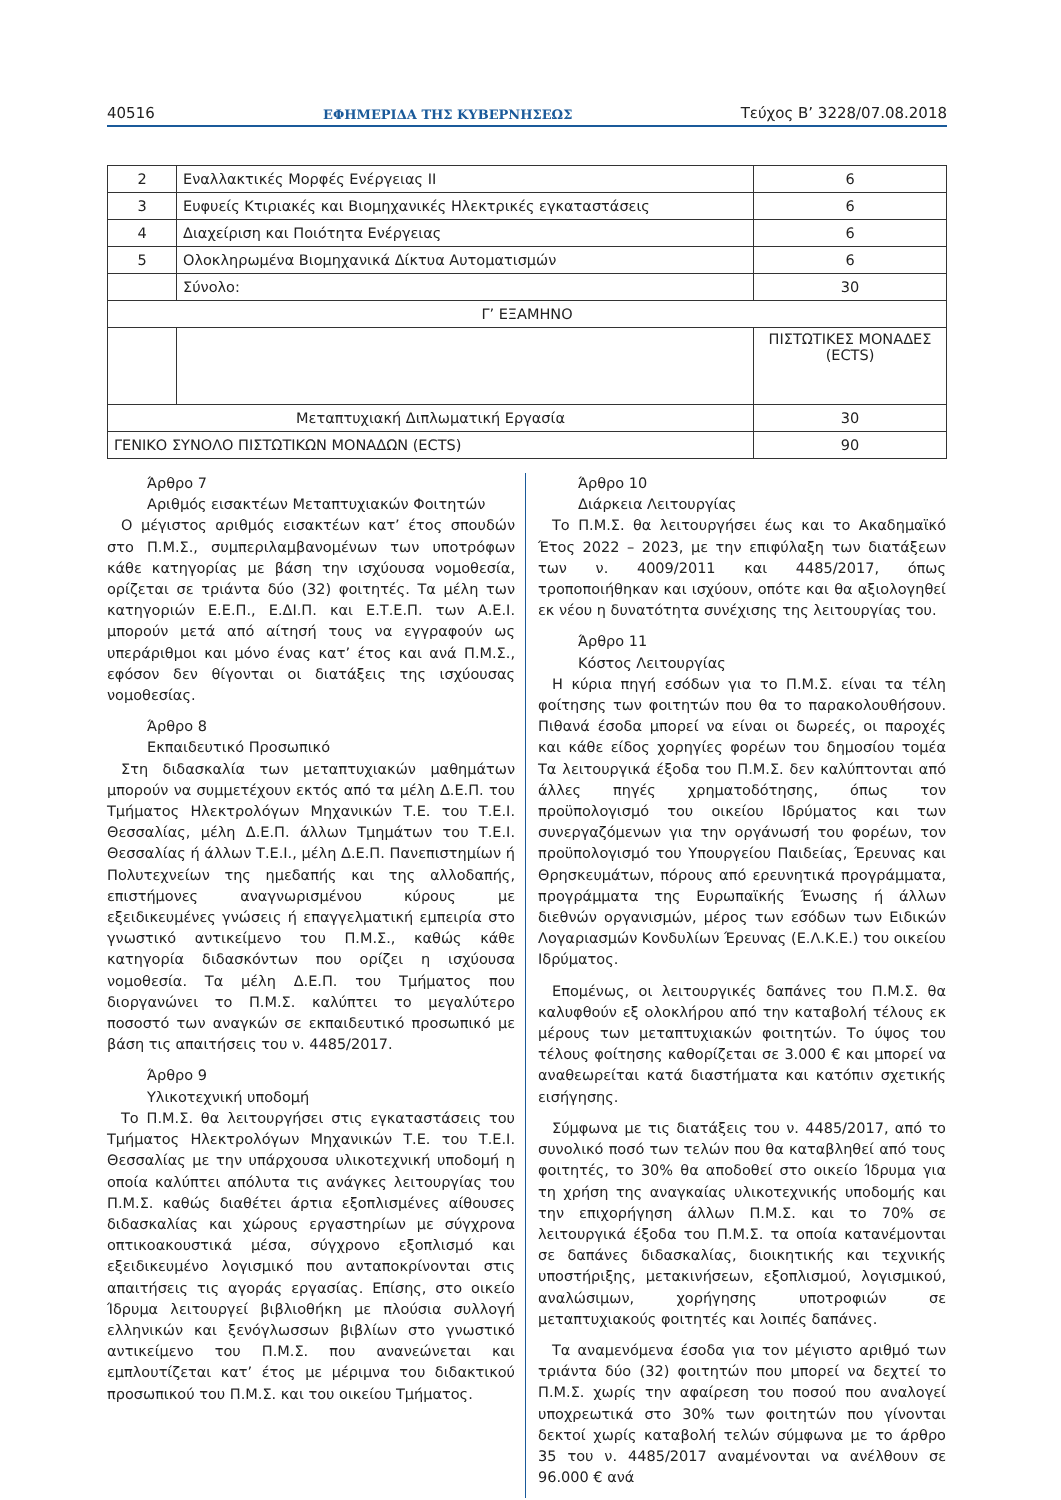40516 ΕΦΗΜΕΡΙΔΑ ΤΗΣ ΚΥΒΕΡΝΗΣΕΩΣ Τεύχος Β’ 3228/07.08.2018
| 2 | Εναλλακτικές Μορφές Ενέργειας ΙΙ | 6 |
| 3 | Ευφυείς Κτιριακές και Βιομηχανικές Ηλεκτρικές εγκαταστάσεις | 6 |
| 4 | Διαχείριση και Ποιότητα Ενέργειας | 6 |
| 5 | Ολοκληρωμένα Βιομηχανικά Δίκτυα Αυτοματισμών | 6 |
| | Σύνολο: | 30 |
| Γ’ ΕΞΑΜΗΝΟ | | |
| | | ΠΙΣΤΩΤΙΚΕΣ ΜΟΝΑΔΕΣ (ECTS) |
| Μεταπτυχιακή Διπλωματική Εργασία | | 30 |
| ΓΕΝΙΚΟ ΣΥΝΟΛΟ ΠΙΣΤΩΤΙΚΩΝ ΜΟΝΑΔΩΝ (ECTS) | | 90 |
Άρθρο 7
Αριθμός εισακτέων Μεταπτυχιακών Φοιτητών
Ο μέγιστος αριθμός εισακτέων κατ’ έτος σπουδών στο Π.Μ.Σ., συμπεριλαμβανομένων των υποτρόφων κάθε κατηγορίας με βάση την ισχύουσα νομοθεσία, ορίζεται σε τριάντα δύο (32) φοιτητές. Τα μέλη των κατηγοριών Ε.Ε.Π., Ε.ΔΙ.Π. και Ε.Τ.Ε.Π. των Α.Ε.Ι. μπορούν μετά από αίτησή τους να εγγραφούν ως υπεράριθμοι και μόνο ένας κατ’ έτος και ανά Π.Μ.Σ., εφόσον δεν θίγονται οι διατάξεις της ισχύουσας νομοθεσίας.
Άρθρο 8
Εκπαιδευτικό Προσωπικό
Στη διδασκαλία των μεταπτυχιακών μαθημάτων μπορούν να συμμετέχουν εκτός από τα μέλη Δ.Ε.Π. του Τμήματος Ηλεκτρολόγων Μηχανικών Τ.Ε. του Τ.Ε.Ι. Θεσσαλίας, μέλη Δ.Ε.Π. άλλων Τμημάτων του Τ.Ε.Ι. Θεσσαλίας ή άλλων Τ.Ε.Ι., μέλη Δ.Ε.Π. Πανεπιστημίων ή Πολυτεχνείων της ημεδαπής και της αλλοδαπής, επιστήμονες αναγνωρισμένου κύρους με εξειδικευμένες γνώσεις ή επαγγελματική εμπειρία στο γνωστικό αντικείμενο του Π.Μ.Σ., καθώς κάθε κατηγορία διδασκόντων που ορίζει η ισχύουσα νομοθεσία. Τα μέλη Δ.Ε.Π. του Τμήματος που διοργανώνει το Π.Μ.Σ. καλύπτει το μεγαλύτερο ποσοστό των αναγκών σε εκπαιδευτικό προσωπικό με βάση τις απαιτήσεις του ν. 4485/2017.
Άρθρο 9
Υλικοτεχνική υποδομή
Το Π.Μ.Σ. θα λειτουργήσει στις εγκαταστάσεις του Τμήματος Ηλεκτρολόγων Μηχανικών Τ.Ε. του Τ.Ε.Ι. Θεσσαλίας με την υπάρχουσα υλικοτεχνική υποδομή η οποία καλύπτει απόλυτα τις ανάγκες λειτουργίας του Π.Μ.Σ. καθώς διαθέτει άρτια εξοπλισμένες αίθουσες διδασκαλίας και χώρους εργαστηρίων με σύγχρονα οπτικοακουστικά μέσα, σύγχρονο εξοπλισμό και εξειδικευμένο λογισμικό που ανταποκρίνονται στις απαιτήσεις τις αγοράς εργασίας. Επίσης, στο οικείο Ίδρυμα λειτουργεί βιβλιοθήκη με πλούσια συλλογή ελληνικών και ξενόγλωσσων βιβλίων στο γνωστικό αντικείμενο του Π.Μ.Σ. που ανανεώνεται και εμπλουτίζεται κατ’ έτος με μέριμνα του διδακτικού προσωπικού του Π.Μ.Σ. και του οικείου Τμήματος.
Άρθρο 10
Διάρκεια Λειτουργίας
Το Π.Μ.Σ. θα λειτουργήσει έως και το Ακαδημαϊκό Έτος 2022 – 2023, με την επιφύλαξη των διατάξεων των ν. 4009/2011 και 4485/2017, όπως τροποποιήθηκαν και ισχύουν, οπότε και θα αξιολογηθεί εκ νέου η δυνατότητα συνέχισης της λειτουργίας του.
Άρθρο 11
Κόστος Λειτουργίας
Η κύρια πηγή εσόδων για το Π.Μ.Σ. είναι τα τέλη φοίτησης των φοιτητών που θα το παρακολουθήσουν. Πιθανά έσοδα μπορεί να είναι οι δωρεές, οι παροχές και κάθε είδος χορηγίες φορέων του δημοσίου τομέα Τα λειτουργικά έξοδα του Π.Μ.Σ. δεν καλύπτονται από άλλες πηγές χρηματοδότησης, όπως τον προϋπολογισμό του οικείου Ιδρύματος και των συνεργαζόμενων για την οργάνωσή του φορέων, τον προϋπολογισμό του Υπουργείου Παιδείας, Έρευνας και Θρησκευμάτων, πόρους από ερευνητικά προγράμματα, προγράμματα της Ευρωπαϊκής Ένωσης ή άλλων διεθνών οργανισμών, μέρος των εσόδων των Ειδικών Λογαριασμών Κονδυλίων Έρευνας (Ε.Λ.Κ.Ε.) του οικείου Ιδρύματος.
Επομένως, οι λειτουργικές δαπάνες του Π.Μ.Σ. θα καλυφθούν εξ ολοκλήρου από την καταβολή τέλους εκ μέρους των μεταπτυχιακών φοιτητών. Το ύψος του τέλους φοίτησης καθορίζεται σε 3.000 € και μπορεί να αναθεωρείται κατά διαστήματα και κατόπιν σχετικής εισήγησης.
Σύμφωνα με τις διατάξεις του ν. 4485/2017, από το συνολικό ποσό των τελών που θα καταβληθεί από τους φοιτητές, το 30% θα αποδοθεί στο οικείο Ίδρυμα για τη χρήση της αναγκαίας υλικοτεχνικής υποδομής και την επιχορήγηση άλλων Π.Μ.Σ. και το 70% σε λειτουργικά έξοδα του Π.Μ.Σ. τα οποία κατανέμονται σε δαπάνες διδασκαλίας, διοικητικής και τεχνικής υποστήριξης, μετακινήσεων, εξοπλισμού, λογισμικού, αναλώσιμων, χορήγησης υποτροφιών σε μεταπτυχιακούς φοιτητές και λοιπές δαπάνες.
Τα αναμενόμενα έσοδα για τον μέγιστο αριθμό των τριάντα δύο (32) φοιτητών που μπορεί να δεχτεί το Π.Μ.Σ. χωρίς την αφαίρεση του ποσού που αναλογεί υποχρεωτικά στο 30% των φοιτητών που γίνονται δεκτοί χωρίς καταβολή τελών σύμφωνα με το άρθρο 35 του ν. 4485/2017 αναμένονται να ανέλθουν σε 96.000 € ανά